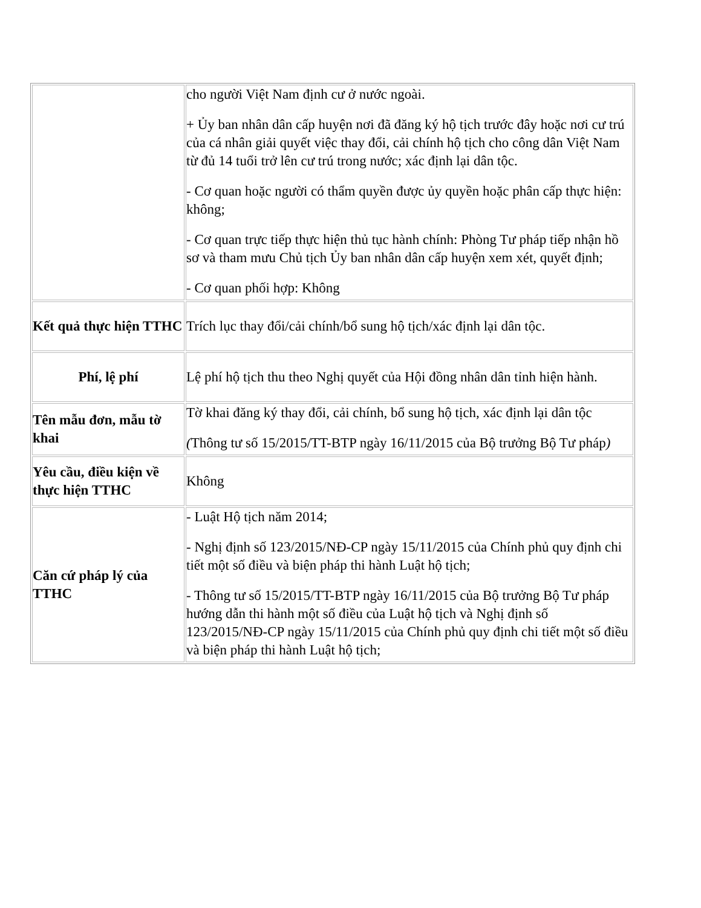| | cho người Việt Nam định cư ở nước ngoài. + Ủy ban nhân dân cấp huyện nơi đã đăng ký hộ tịch trước đây hoặc nơi cư trú của cá nhân giải quyết việc thay đổi, cải chính hộ tịch cho công dân Việt Nam từ đủ 14 tuổi trở lên cư trú trong nước; xác định lại dân tộc. - Cơ quan hoặc người có thẩm quyền được ủy quyền hoặc phân cấp thực hiện: không; - Cơ quan trực tiếp thực hiện thủ tục hành chính: Phòng Tư pháp tiếp nhận hồ sơ và tham mưu Chủ tịch Ủy ban nhân dân cấp huyện xem xét, quyết định; - Cơ quan phối hợp: Không |
| Kết quả thực hiện TTHC | Trích lục thay đổi/cải chính/bổ sung hộ tịch/xác định lại dân tộc. |
| Phí, lệ phí | Lệ phí hộ tịch thu theo Nghị quyết của Hội đồng nhân dân tỉnh hiện hành. |
| Tên mẫu đơn, mẫu tờ khai | Tờ khai đăng ký thay đổi, cải chính, bổ sung hộ tịch, xác định lại dân tộc ( Thông tư số 15/2015/TT-BTP ngày 16/11/2015 của Bộ trưởng Bộ Tư pháp ) |
| Yêu cầu, điều kiện về thực hiện TTHC | Không |
| Căn cứ pháp lý của TTHC | - Luật Hộ tịch năm 2014; - Nghị định số 123/2015/NĐ-CP ngày 15/11/2015 của Chính phủ quy định chi tiết một số điều và biện pháp thi hành Luật hộ tịch; - Thông tư số 15/2015/TT-BTP ngày 16/11/2015 của Bộ trưởng Bộ Tư pháp hướng dẫn thi hành một số điều của Luật hộ tịch và Nghị định số 123/2015/NĐ-CP ngày 15/11/2015 của Chính phủ quy định chi tiết một số điều và biện pháp thi hành Luật hộ tịch; |